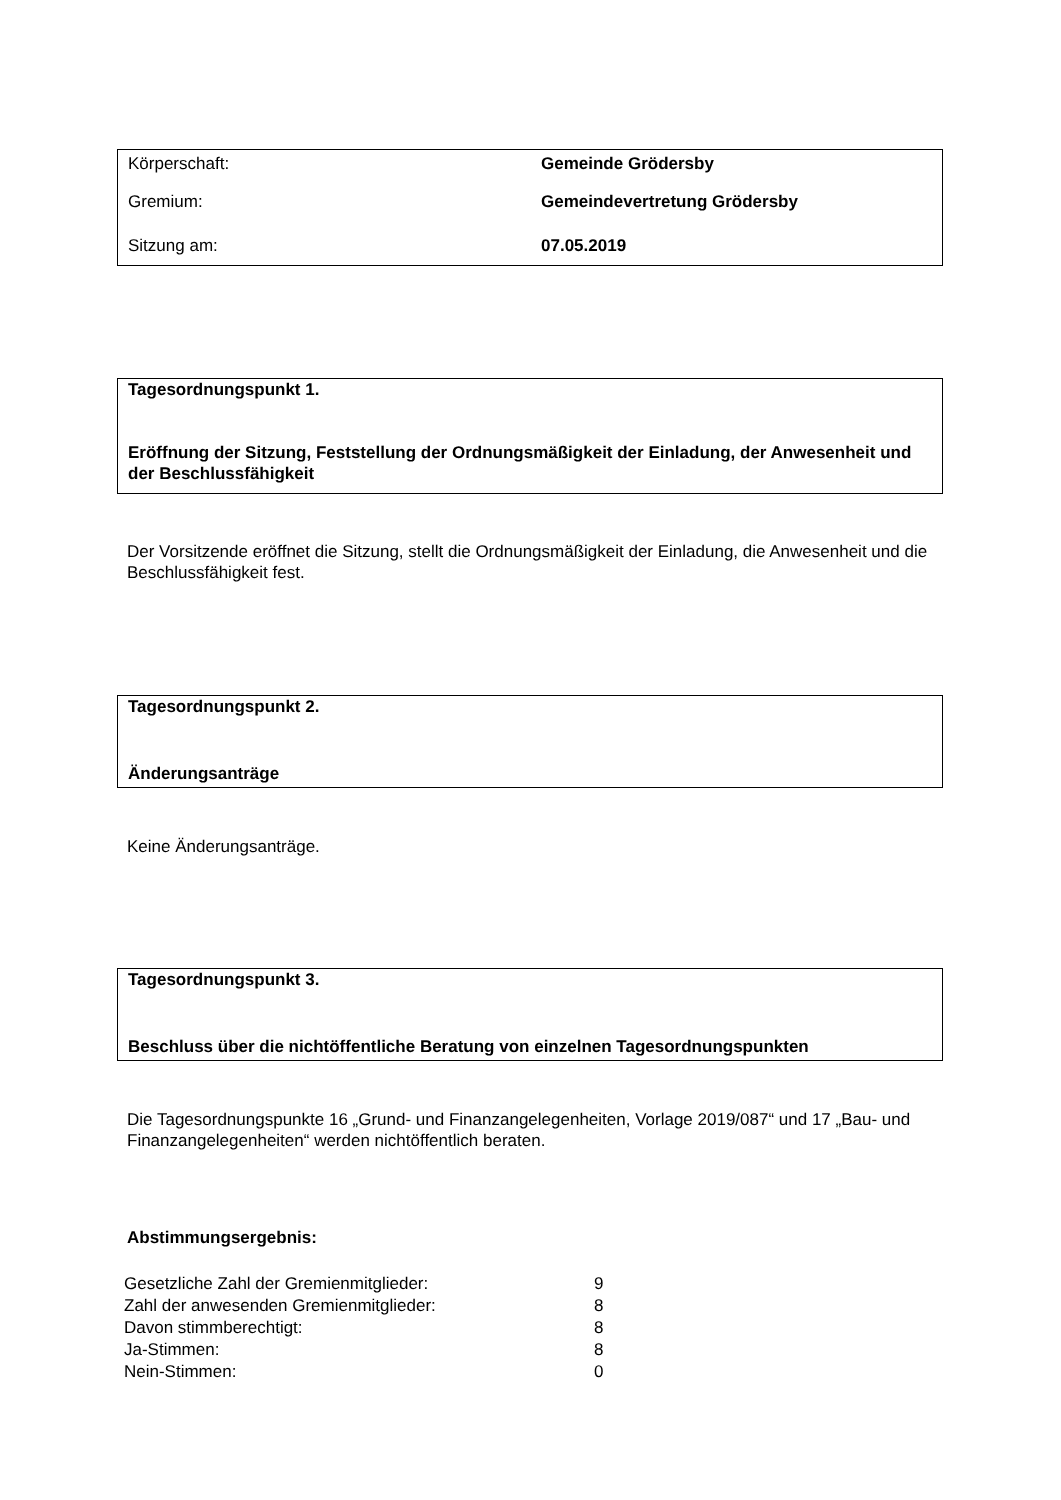| Körperschaft: | Gemeinde Grödersby |
| Gremium: | Gemeindevertretung Grödersby |
| Sitzung am: | 07.05.2019 |
Tagesordnungspunkt 1.
Eröffnung der Sitzung, Feststellung der Ordnungsmäßigkeit der Einladung, der Anwesenheit und der Beschlussfähigkeit
Der Vorsitzende eröffnet die Sitzung, stellt die Ordnungsmäßigkeit der Einladung, die Anwesenheit und die Beschlussfähigkeit fest.
Tagesordnungspunkt 2.
Änderungsanträge
Keine Änderungsanträge.
Tagesordnungspunkt 3.
Beschluss über die nichtöffentliche Beratung von einzelnen Tagesordnungspunkten
Die Tagesordnungspunkte 16 „Grund- und Finanzangelegenheiten, Vorlage 2019/087“ und 17 „Bau- und Finanzangelegenheiten“ werden nichtöffentlich beraten.
Abstimmungsergebnis:
| Gesetzliche Zahl der Gremienmitglieder: | 9 |
| Zahl der anwesenden Gremienmitglieder: | 8 |
| Davon stimmberechtigt: | 8 |
| Ja-Stimmen: | 8 |
| Nein-Stimmen: | 0 |